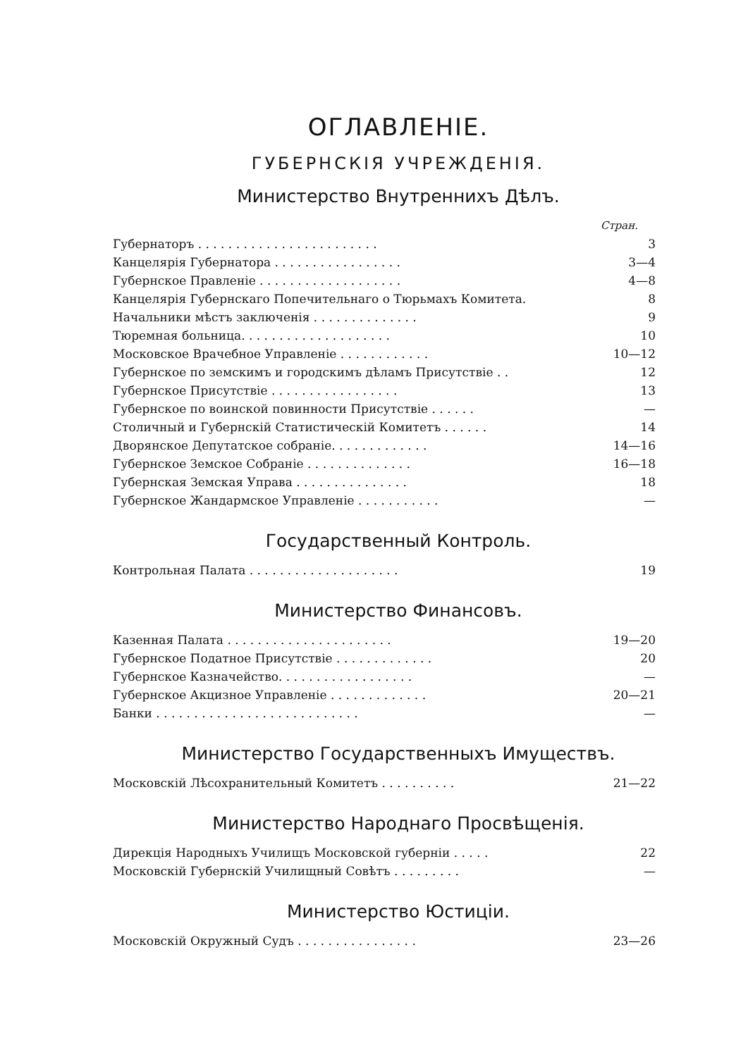ОГЛАВЛЕНІЕ.
ГУБЕРНСКІЯ УЧРЕЖДЕНІЯ.
Министерство Внутреннихъ Дѣлъ.
| | Стран. |
| Губернаторъ . . . . . . . . . . . . . . . . . . . . . . . . | 3 |
| Канцелярія Губернатора . . . . . . . . . . . . . . . . . | 3—4 |
| Губернское Правленіе . . . . . . . . . . . . . . . . . . . | 4—8 |
| Канцелярія Губернскаго Попечительнаго о Тюрьмахъ Комитета. | 8 |
| Начальники мѣстъ заключенія . . . . . . . . . . . . . . | 9 |
| Тюремная больница. . . . . . . . . . . . . . . . . . . . | 10 |
| Московское Врачебное Управленіе . . . . . . . . . . . . | 10—12 |
| Губернское по земскимъ и городскимъ дѣламъ Присутствіе . . | 12 |
| Губернское Присутствіе . . . . . . . . . . . . . . . . . | 13 |
| Губернское по воинской повинности Присутствіе . . . . . . | — |
| Столичный и Губернскій Статистическій Комитетъ . . . . . . | 14 |
| Дворянское Депутатское собраніе. . . . . . . . . . . . . | 14—16 |
| Губернское Земское Собраніе . . . . . . . . . . . . . . | 16—18 |
| Губернская Земская Управа . . . . . . . . . . . . . . . | 18 |
| Губернское Жандармское Управленіе . . . . . . . . . . . | — |
Государственный Контроль.
| Контрольная Палата . . . . . . . . . . . . . . . . . . . . | 19 |
Министерство Финансовъ.
| Казенная Палата . . . . . . . . . . . . . . . . . . . . . . | 19—20 |
| Губернское Податное Присутствіе . . . . . . . . . . . . . | 20 |
| Губернское Казначейство. . . . . . . . . . . . . . . . . . | — |
| Губернское Акцизное Управленіе . . . . . . . . . . . . . | 20—21 |
| Банки . . . . . . . . . . . . . . . . . . . . . . . . . . . | — |
Министерство Государственныхъ Имуществъ.
| Московскій Лѣсохранительный Комитетъ . . . . . . . . . . | 21—22 |
Министерство Народнаго Просвѣщенія.
| Дирекція Народныхъ Училищъ Московской губерніи . . . . . | 22 |
| Московскій Губернскій Училищный Совѣтъ . . . . . . . . . | — |
Министерство Юстиціи.
| Московскій Окружный Судъ . . . . . . . . . . . . . . . . | 23—26 |